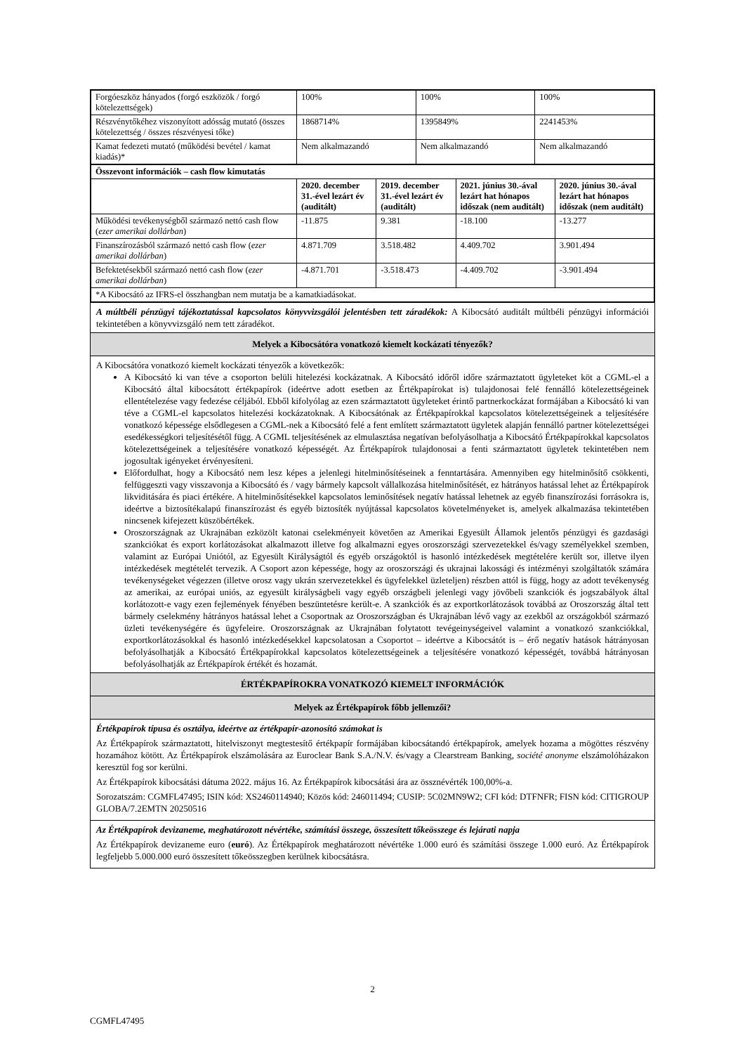| Forgóeszköz hányados (forgó eszközök / forgó kötelezettségek) | 100% | 100% | 100% |
| Részvénytőkéhez viszonyított adósság mutató (összes kötelezettség / összes részvényesi tőke) | 1868714% | 1395849% | 2241453% |
| Kamat fedezeti mutató (működési bevétel / kamat kiadás)* | Nem alkalmazandó | Nem alkalmazandó | Nem alkalmazandó |
| Összevont információk – cash flow kimutatás | | | | |
| --- | --- | --- | --- | --- |
| | 2020. december 31.-ével lezárt év (auditált) | 2019. december 31.-ével lezárt év (auditált) | 2021. június 30.-ával lezárt hat hónapos időszak (nem auditált) | 2020. június 30.-ával lezárt hat hónapos időszak (nem auditált) |
| Működési tevékenységből származó nettó cash flow ( ezer amerikai dollárban ) | -11.875 | 9.381 | -18.100 | -13.277 |
| Finanszírozásból származó nettó cash flow ( ezer amerikai dollárban ) | 4.871.709 | 3.518.482 | 4.409.702 | 3.901.494 |
| Befektetésekből származó nettó cash flow ( ezer amerikai dollárban ) | -4.871.701 | -3.518.473 | -4.409.702 | -3.901.494 |
| *A Kibocsátó az IFRS-el összhangban nem mutatja be a kamatkiadásokat. | | | | |
A múltbéli pénzügyi tájékoztatással kapcsolatos könyvvizsgálói jelentésben tett záradékok: A Kibocsátó auditált múltbéli pénzügyi információi tekintetében a könyvvizsgáló nem tett záradékot.
Melyek a Kibocsátóra vonatkozó kiemelt kockázati tényezők?
A Kibocsátóra vonatkozó kiemelt kockázati tényezők a következők:
A Kibocsátó ki van téve a csoporton belüli hitelezési kockázatnak. A Kibocsátó időről időre származtatott ügyleteket köt a CGML-el a Kibocsátó által kibocsátott értékpapírok (ideértve adott esetben az Értékpapírokat is) tulajdonosai felé fennálló kötelezettségeinek ellentételezése vagy fedezése céljából. Ebből kifolyólag az ezen származtatott ügyleteket érintő partnerkockázat formájában a Kibocsátó ki van téve a CGML-el kapcsolatos hitelezési kockázatoknak. A Kibocsátónak az Értékpapírokkal kapcsolatos kötelezettségeinek a teljesítésére vonatkozó képessége elsődlegesen a CGML-nek a Kibocsátó felé a fent említett származtatott ügyletek alapján fennálló partner kötelezettségei esedékességkori teljesítésétől függ. A CGML teljesítésének az elmulasztása negatívan befolyásolhatja a Kibocsátó Értékpapírokkal kapcsolatos kötelezettségeinek a teljesítésére vonatkozó képességét. Az Értékpapírok tulajdonosai a fenti származtatott ügyletek tekintetében nem jogosultak igényeket érvényesíteni.
Előfordulhat, hogy a Kibocsátó nem lesz képes a jelenlegi hitelminősítéseinek a fenntartására. Amennyiben egy hitelminősítő csökkenti, felfüggeszti vagy visszavonja a Kibocsátó és / vagy bármely kapcsolt vállalkozása hitelminősítését, ez hátrányos hatással lehet az Értékpapírok likviditására és piaci értékére. A hitelminősítésekkel kapcsolatos leminősítések negatív hatással lehetnek az egyéb finanszírozási forrásokra is, ideértve a biztosítékalapú finanszírozást és egyéb biztosíték nyújtással kapcsolatos követelményeket is, amelyek alkalmazása tekintetében nincsenek kifejezett küszöbértékek.
Oroszországnak az Ukrajnában ezközölt katonai cselekményeit követően az Amerikai Egyesült Államok jelentős pénzügyi és gazdasági szankciókat és export korlátozásokat alkalmazott illetve fog alkalmazni egyes oroszországi szervezetekkel és/vagy személyekkel szemben, valamint az Európai Uniótól, az Egyesült Királyságtól és egyéb országoktól is hasonló intézkedések megtételére került sor, illetve ilyen intézkedések megtételét tervezik. A Csoport azon képessége, hogy az oroszországi és ukrajnai lakossági és intézményi szolgáltatók számára tevékenységeket végezzen (illetve orosz vagy ukrán szervezetekkel és ügyfelekkel üzleteljen) részben attól is függ, hogy az adott tevékenység az amerikai, az európai uniós, az egyesült királyságbeli vagy egyéb országbeli jelenlegi vagy jövőbeli szankciók és jogszabályok által korlátozott-e vagy ezen fejlemények fényében beszüntetésre került-e. A szankciók és az exportkorlátozások továbbá az Oroszország által tett bármely cselekmény hátrányos hatással lehet a Csoportnak az Oroszországban és Ukrajnában lévő vagy az ezekből az országokból származó üzleti tevékenységére és ügyfeleire. Oroszországnak az Ukrajnában folytatott tevégeinységeivel valamint a vonatkozó szankciókkal, exportkorlátozásokkal és hasonló intézkedésekkel kapcsolatosan a Csoportot – ideértve a Kibocsátót is – érő negatív hatások hátrányosan befolyásolhatják a Kibocsátó Értékpapírokkal kapcsolatos kötelezettségeinek a teljesítésére vonatkozó képességét, továbbá hátrányosan befolyásolhatják az Értékpapírok értékét és hozamát.
ÉRTÉKPAPÍROKRA VONATKOZÓ KIEMELT INFORMÁCIÓK
Melyek az Értékpapírok főbb jellemzői?
Értékpapírok típusa és osztálya, ideértve az értékpapír-azonosító számokat is
Az Értékpapírok származtatott, hitelviszonyt megtestesítő értékpapír formájában kibocsátandó értékpapírok, amelyek hozama a mögöttes részvény hozamához kötött. Az Értékpapírok elszámolására az Euroclear Bank S.A./N.V. és/vagy a Clearstream Banking, société anonyme elszámolóházakon keresztül fog sor kerülni.
Az Értékpapírok kibocsátási dátuma 2022. május 16. Az Értékpapírok kibocsátási ára az össznévérték 100,00%-a.
Sorozatszám: CGMFL47495; ISIN kód: XS2460114940; Közös kód: 246011494; CUSIP: 5C02MN9W2; CFI kód: DTFNFR; FISN kód: CITIGROUP GLOBA/7.2EMTN 20250516
Az Értékpapírok devizaneme, meghatározott névértéke, számítási összege, összesített tőkeösszege és lejárati napja
Az Értékpapírok devizaneme euro (euró). Az Értékpapírok meghatározott névértéke 1.000 euró és számítási összege 1.000 euró. Az Értékpapírok legfeljebb 5.000.000 euró összesített tőkeösszegben kerülnek kibocsátásra.
2
CGMFL47495